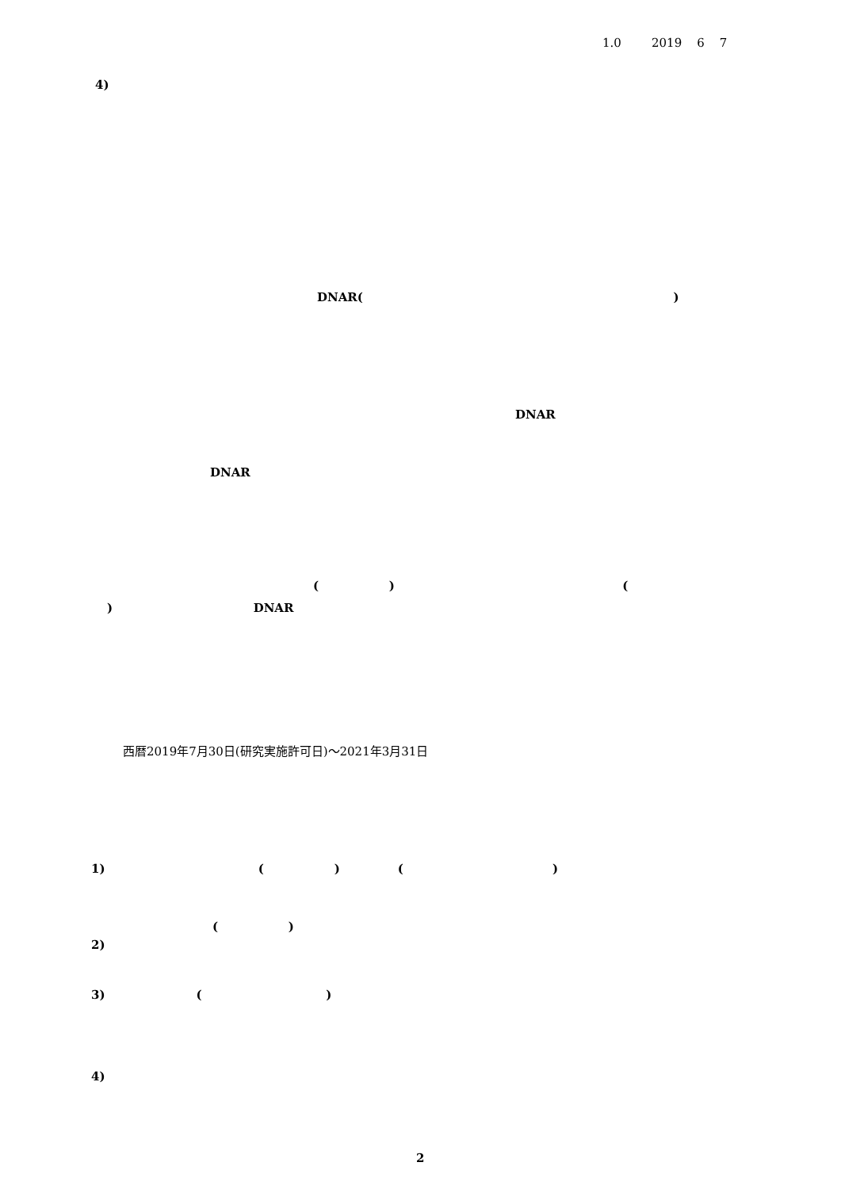1.0 2019 6 7
4)
DNAR( )
DNAR
DNAR
( ) (
) DNAR
西暦2019年7月30日(研究実施許可日)～2021年3月31日
1) ( ) ( )
( )
2)
3) ( )
4)
2